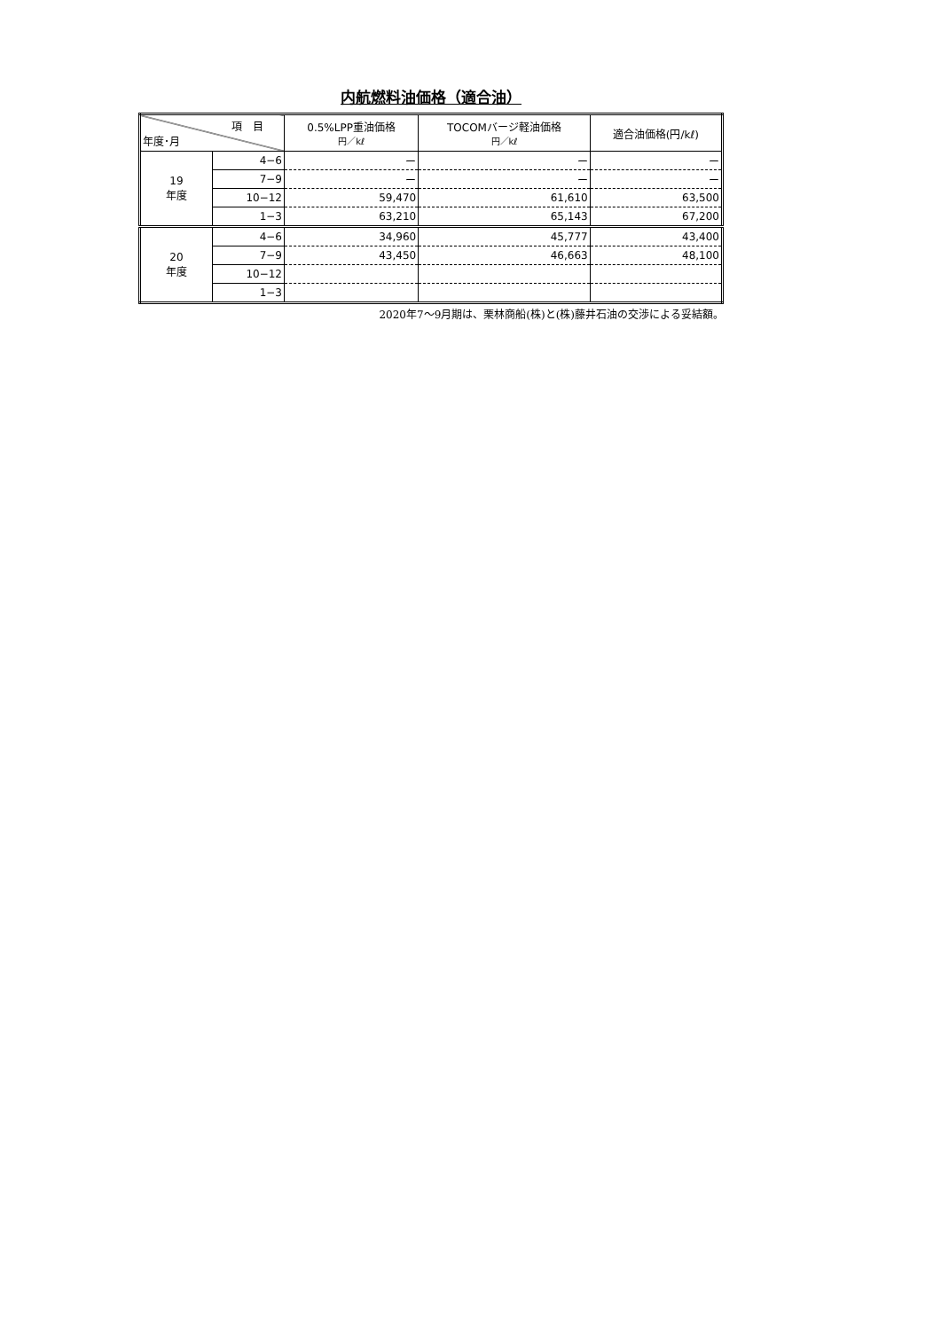内航燃料油価格（適合油）
| 項 目 年度･月 | | 0.5%LPP重油価格 円／kℓ | TOCOMバージ軽油価格 円／kℓ | 適合油価格(円/kℓ) |
| --- | --- | --- | --- | --- |
| 19 年度 | 4−6 | ー | ー | ー |
| | 7−9 | ー | ー | ー |
| | 10−12 | 59,470 | 61,610 | 63,500 |
| | 1−3 | 63,210 | 65,143 | 67,200 |
| 20 年度 | 4−6 | 34,960 | 45,777 | 43,400 |
| | 7−9 | 43,450 | 46,663 | 48,100 |
| | 10−12 | | | |
| | 1−3 | | | |
2020年7～9月期は、栗林商船(株)と(株)藤井石油の交渉による妥結額。